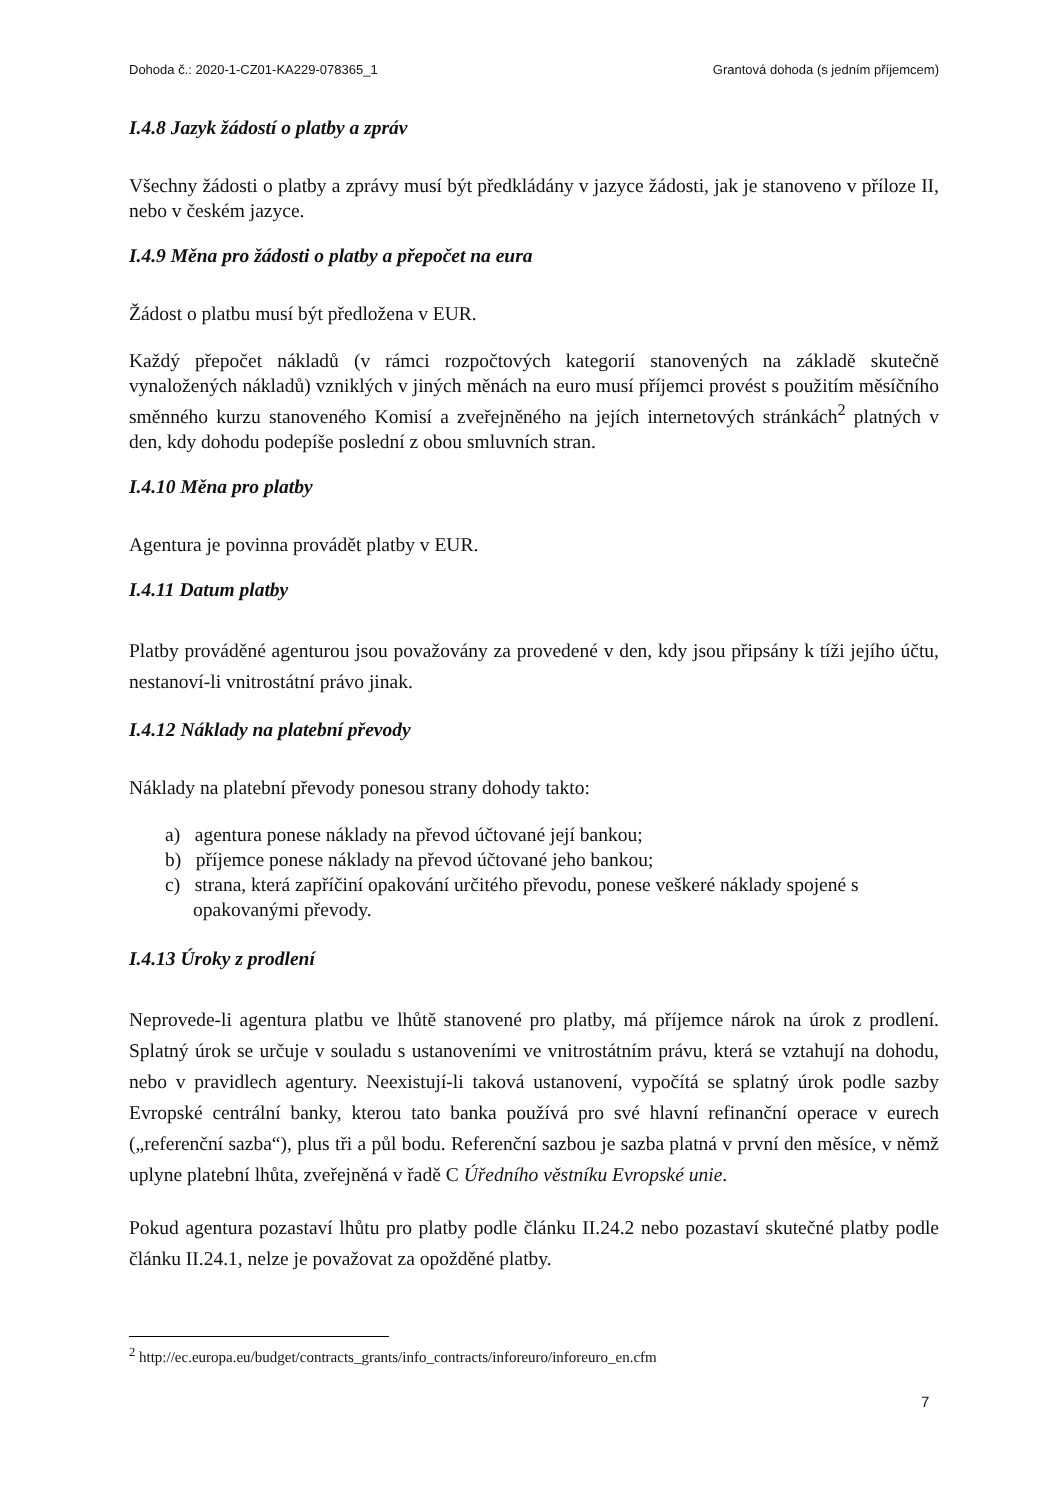Dohoda č.: 2020-1-CZ01-KA229-078365_1 Grantová dohoda (s jedním příjemcem)
I.4.8 Jazyk žádostí o platby a zpráv
Všechny žádosti o platby a zprávy musí být předkládány v jazyce žádosti, jak je stanoveno v příloze II, nebo v českém jazyce.
I.4.9 Měna pro žádosti o platby a přepočet na eura
Žádost o platbu musí být předložena v EUR.
Každý přepočet nákladů (v rámci rozpočtových kategorií stanovených na základě skutečně vynaložených nákladů) vzniklých v jiných měnách na euro musí příjemci provést s použitím měsíčního směnného kurzu stanoveného Komisí a zveřejněného na jejích internetových stránkách<sup>2</sup> platných v den, kdy dohodu podepíše poslední z obou smluvních stran.
I.4.10 Měna pro platby
Agentura je povinna provádět platby v EUR.
I.4.11 Datum platby
Platby prováděné agenturou jsou považovány za provedené v den, kdy jsou připsány k tíži jejího účtu, nestanoví-li vnitrostátní právo jinak.
I.4.12 Náklady na platební převody
Náklady na platební převody ponesou strany dohody takto:
a) agentura ponese náklady na převod účtované její bankou;
b) příjemce ponese náklady na převod účtované jeho bankou;
c) strana, která zapříčiní opakování určitého převodu, ponese veškeré náklady spojené s opakovanými převody.
I.4.13 Úroky z prodlení
Neprovede-li agentura platbu ve lhůtě stanovené pro platby, má příjemce nárok na úrok z prodlení. Splatný úrok se určuje v souladu s ustanoveními ve vnitrostátním právu, která se vztahují na dohodu, nebo v pravidlech agentury. Neexistují-li taková ustanovení, vypočítá se splatný úrok podle sazby Evropské centrální banky, kterou tato banka používá pro své hlavní refinanční operace v eurech („referenční sazba“), plus tři a půl bodu. Referenční sazbou je sazba platná v první den měsíce, v němž uplyne platební lhůta, zveřejněná v řadě C Úředního věstníku Evropské unie.
Pokud agentura pozastaví lhůtu pro platby podle článku II.24.2 nebo pozastaví skutečné platby podle článku II.24.1, nelze je považovat za opožděné platby.
<sup>2</sup> http://ec.europa.eu/budget/contracts_grants/info_contracts/inforeuro/inforeuro_en.cfm
7